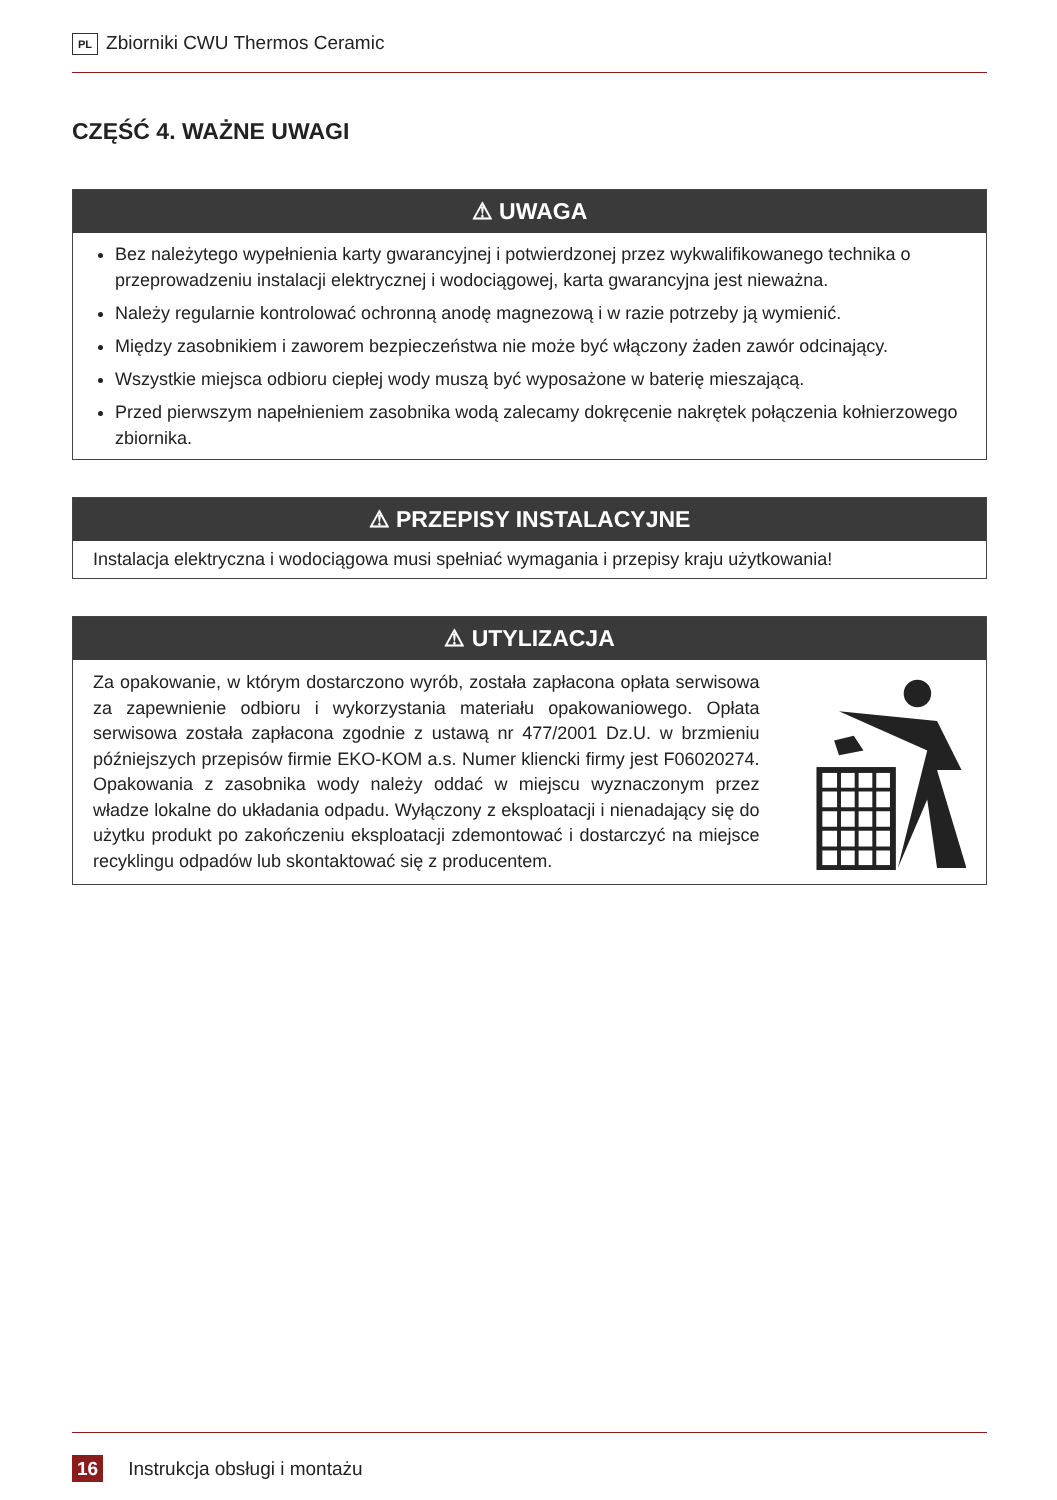PL Zbiorniki CWU Thermos Ceramic
CZĘŚĆ 4. WAŻNE UWAGI
⚠ UWAGA
Bez należytego wypełnienia karty gwarancyjnej i potwierdzonej przez wykwalifikowanego technika o przeprowadzeniu instalacji elektrycznej i wodociągowej, karta gwarancyjna jest nieważna.
Należy regularnie kontrolować ochronną anodę magnezową i w razie potrzeby ją wymienić.
Między zasobnikiem i zaworem bezpieczeństwa nie może być włączony żaden zawór odcinający.
Wszystkie miejsca odbioru ciepłej wody muszą być wyposażone w baterię mieszającą.
Przed pierwszym napełnieniem zasobnika wodą zalecamy dokręcenie nakrętek połączenia kołnierzowego zbiornika.
⚠ PRZEPISY INSTALACYJNE
Instalacja elektryczna i wodociągowa musi spełniać wymagania i przepisy kraju użytkowania!
⚠ UTYLIZACJA
Za opakowanie, w którym dostarczono wyrób, została zapłacona opłata serwisowa za zapewnienie odbioru i wykorzystania materiału opakowaniowego. Opłata serwisowa została zapłacona zgodnie z ustawą nr 477/2001 Dz.U. w brzmieniu późniejszych przepisów firmie EKO-KOM a.s. Numer kliencki firmy jest F06020274. Opakowania z zasobnika wody należy oddać w miejscu wyznaczonym przez władze lokalne do układania odpadu. Wyłączony z eksploatacji i nienadający się do użytku produkt po zakończeniu eksploatacji zdemontować i dostarczyć na miejsce recyklingu odpadów lub skontaktować się z producentem.
16 Instrukcja obsługi i montażu